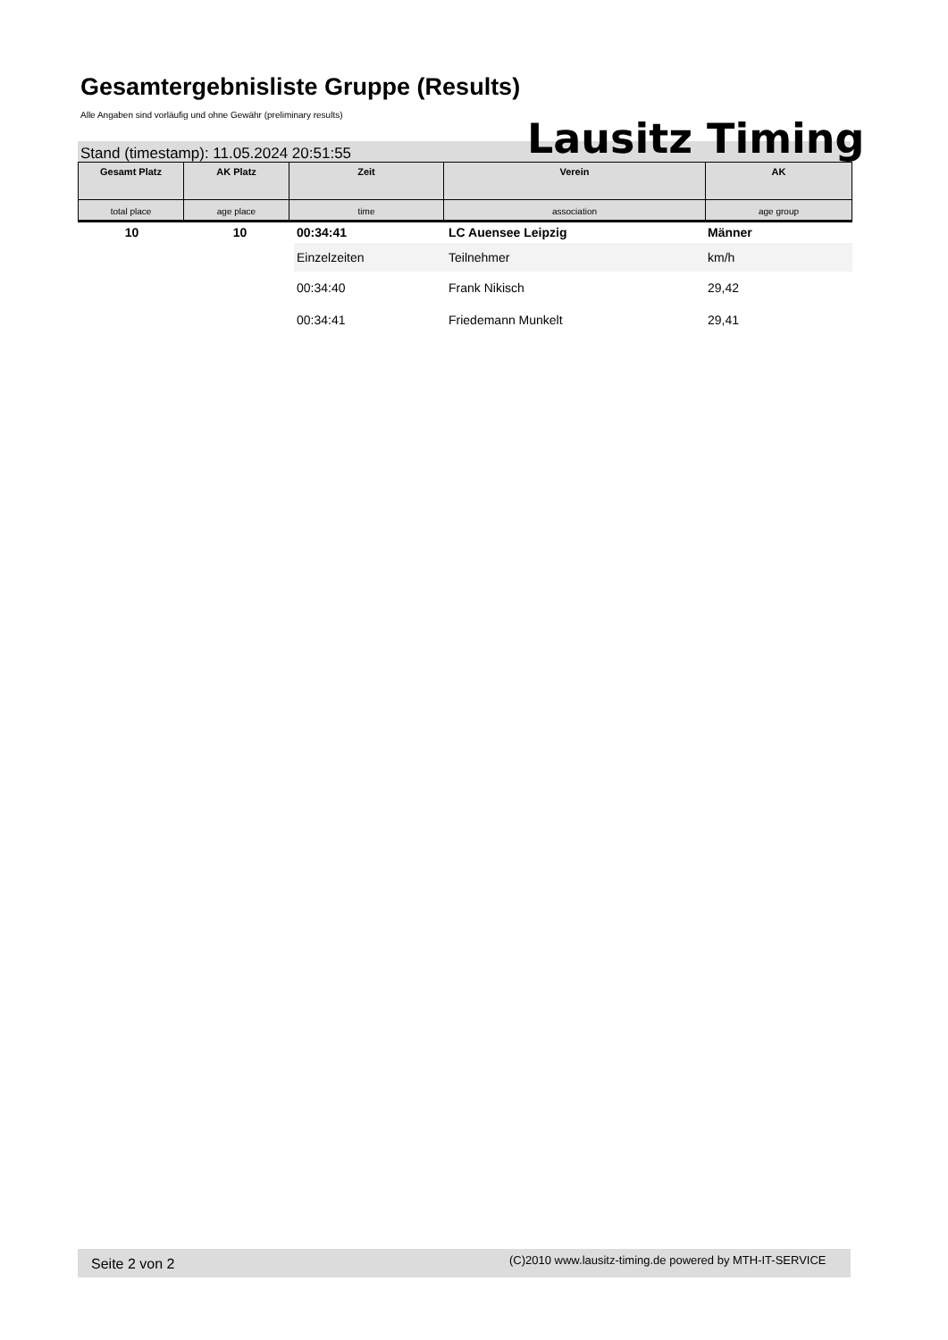Gesamtergebnisliste Gruppe (Results)
Alle Angaben sind vorläufig und ohne Gewähr (preliminary results)
Stand (timestamp): 11.05.2024 20:51:55
Lausitz Timing
| Gesamt Platz | AK Platz | Zeit | Verein | AK |
| --- | --- | --- | --- | --- |
| total place | age place | time | association | age group |
| 10 | 10 | 00:34:41 | LC Auensee Leipzig | Männer |
| | | Einzelzeiten | Teilnehmer | km/h |
| | | 00:34:40 | Frank Nikisch | 29,42 |
| | | 00:34:41 | Friedemann Munkelt | 29,41 |
Seite 2 von 2
(C)2010 www.lausitz-timing.de powered by MTH-IT-SERVICE